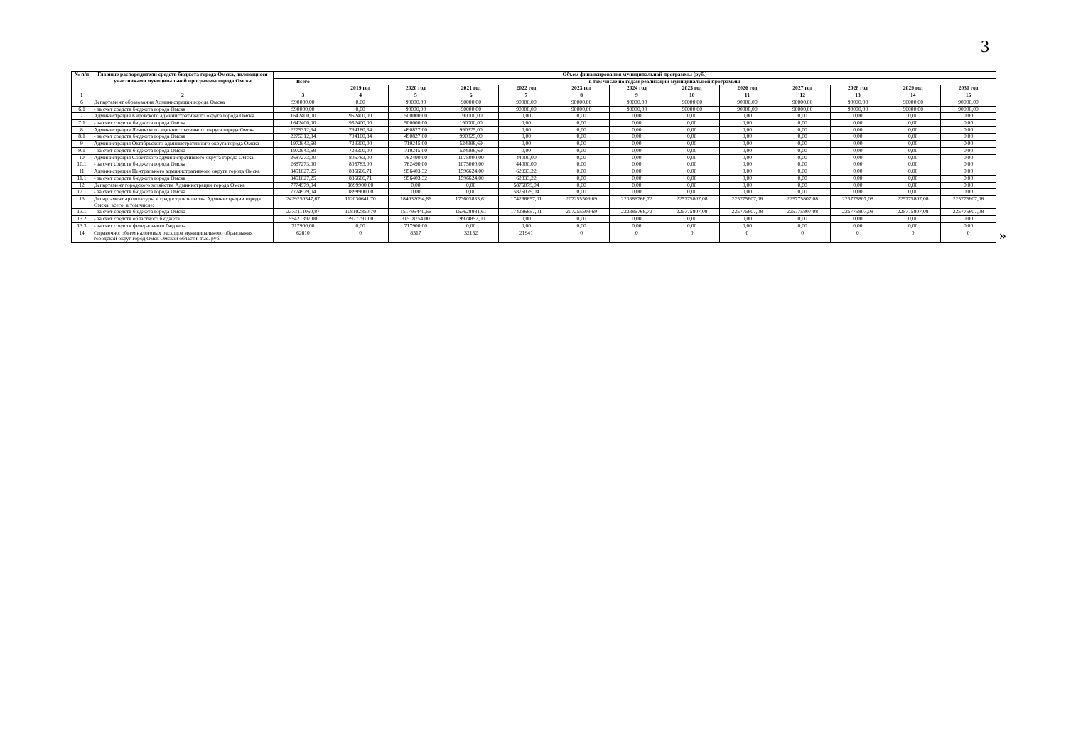3
| № п/п | Главные распорядители средств бюджета города Омска, являющиеся участниками муниципальной программы города Омска | Объем финансирования муниципальной программы (руб.) | | | | | | | | | | | | |
| --- | --- | --- | --- | --- | --- | --- | --- | --- | --- | --- | --- | --- | --- | --- |
| | | Всего | в том числе по годам реализации муниципальной программы | | | | | | | | | | | |
| | | | 2019 год | 2020 год | 2021 год | 2022 год | 2023 год | 2024 год | 2025 год | 2026 год | 2027 год | 2028 год | 2029 год | 2030 год |
| 1 | 2 | 3 | 4 | 5 | 6 | 7 | 8 | 9 | 10 | 11 | 12 | 13 | 14 | 15 |
| 6 | Департамент образования Администрации города Омска | 990000,00 | 0,00 | 90000,00 | 90000,00 | 90000,00 | 90000,00 | 90000,00 | 90000,00 | 90000,00 | 90000,00 | 90000,00 | 90000,00 | 90000,00 |
| 6.1 | - за счет средств бюджета города Омска | 990000,00 | 0,00 | 90000,00 | 90000,00 | 90000,00 | 90000,00 | 90000,00 | 90000,00 | 90000,00 | 90000,00 | 90000,00 | 90000,00 | 90000,00 |
| 7 | Администрация Кировского административного округа города Омска | 1642400,00 | 952400,00 | 500000,00 | 190000,00 | 0,00 | 0,00 | 0,00 | 0,00 | 0,00 | 0,00 | 0,00 | 0,00 | 0,00 |
| 7.1 | - за счет средств бюджета города Омска | 1642400,00 | 952400,00 | 500000,00 | 190000,00 | 0,00 | 0,00 | 0,00 | 0,00 | 0,00 | 0,00 | 0,00 | 0,00 | 0,00 |
| 8 | Администрация Ленинского административного округа города Омска | 2275312,34 | 794160,34 | 490827,00 | 990325,00 | 0,00 | 0,00 | 0,00 | 0,00 | 0,00 | 0,00 | 0,00 | 0,00 | 0,00 |
| 8.1 | - за счет средств бюджета города Омска | 2275312,34 | 794160,34 | 490827,00 | 990325,00 | 0,00 | 0,00 | 0,00 | 0,00 | 0,00 | 0,00 | 0,00 | 0,00 | 0,00 |
| 9 | Администрация Октябрьского административного округа города Омска | 1972943,69 | 729300,00 | 719245,00 | 524398,69 | 0,00 | 0,00 | 0,00 | 0,00 | 0,00 | 0,00 | 0,00 | 0,00 | 0,00 |
| 9.1 | - за счет средств бюджета города Омска | 1972943,69 | 729300,00 | 719245,00 | 524398,69 | 0,00 | 0,00 | 0,00 | 0,00 | 0,00 | 0,00 | 0,00 | 0,00 | 0,00 |
| 10 | Администрация Советского административного округа города Омска | 2687273,00 | 805783,00 | 762490,00 | 1075000,00 | 44000,00 | 0,00 | 0,00 | 0,00 | 0,00 | 0,00 | 0,00 | 0,00 | 0,00 |
| 10.1 | - за счет средств бюджета города Омска | 2687273,00 | 805783,00 | 762490,00 | 1075000,00 | 44000,00 | 0,00 | 0,00 | 0,00 | 0,00 | 0,00 | 0,00 | 0,00 | 0,00 |
| 11 | Администрация Центрального административного округа города Омска | 3451027,25 | 835666,71 | 956403,32 | 1596624,00 | 62333,22 | 0,00 | 0,00 | 0,00 | 0,00 | 0,00 | 0,00 | 0,00 | 0,00 |
| 11.1 | - за счет средств бюджета города Омска | 3451027,25 | 835666,71 | 956403,32 | 1596624,00 | 62333,22 | 0,00 | 0,00 | 0,00 | 0,00 | 0,00 | 0,00 | 0,00 | 0,00 |
| 12 | Департамент городского хозяйства Администрации города Омска | 7774979,04 | 1899900,00 | 0,00 | 0,00 | 5875079,04 | 0,00 | 0,00 | 0,00 | 0,00 | 0,00 | 0,00 | 0,00 | 0,00 |
| 12.1 | - за счет средств бюджета города Омска | 7774979,04 | 1899900,00 | 0,00 | 0,00 | 5875079,04 | 0,00 | 0,00 | 0,00 | 0,00 | 0,00 | 0,00 | 0,00 | 0,00 |
| 13 | Департамент архитектуры и градостроительства Администрации города Омска, всего, в том числе: | 2429250347,87 | 112030641,70 | 184032094,66 | 173603833,61 | 174286657,01 | 207255509,69 | 223386768,72 | 225775807,08 | 225775807,08 | 225775807,08 | 225775807,08 | 225775807,08 | 225775807,08 |
| 13.1 | - за счет средств бюджета города Омска | 2373111050,87 | 108102850,70 | 151795440,66 | 153628981,61 | 174286657,01 | 207255509,69 | 223386768,72 | 225775807,08 | 225775807,08 | 225775807,08 | 225775807,08 | 225775807,08 | 225775807,08 |
| 13.2 | - за счет средств областного бюджета | 55421397,00 | 3927791,00 | 31518754,00 | 19974852,00 | 0,00 | 0,00 | 0,00 | 0,00 | 0,00 | 0,00 | 0,00 | 0,00 | 0,00 |
| 13.3 | - за счет средств федерального бюджета | 717900,00 | 0,00 | 717900,00 | 0,00 | 0,00 | 0,00 | 0,00 | 0,00 | 0,00 | 0,00 | 0,00 | 0,00 | 0,00 |
| 14 | Справочно: объем налоговых расходов муниципального образования городской округ город Омск Омской области, тыс. руб. | 62610 | 0 | 8517 | 32152 | 21941 | 0 | 0 | 0 | 0 | 0 | 0 | 0 | 0 |
»